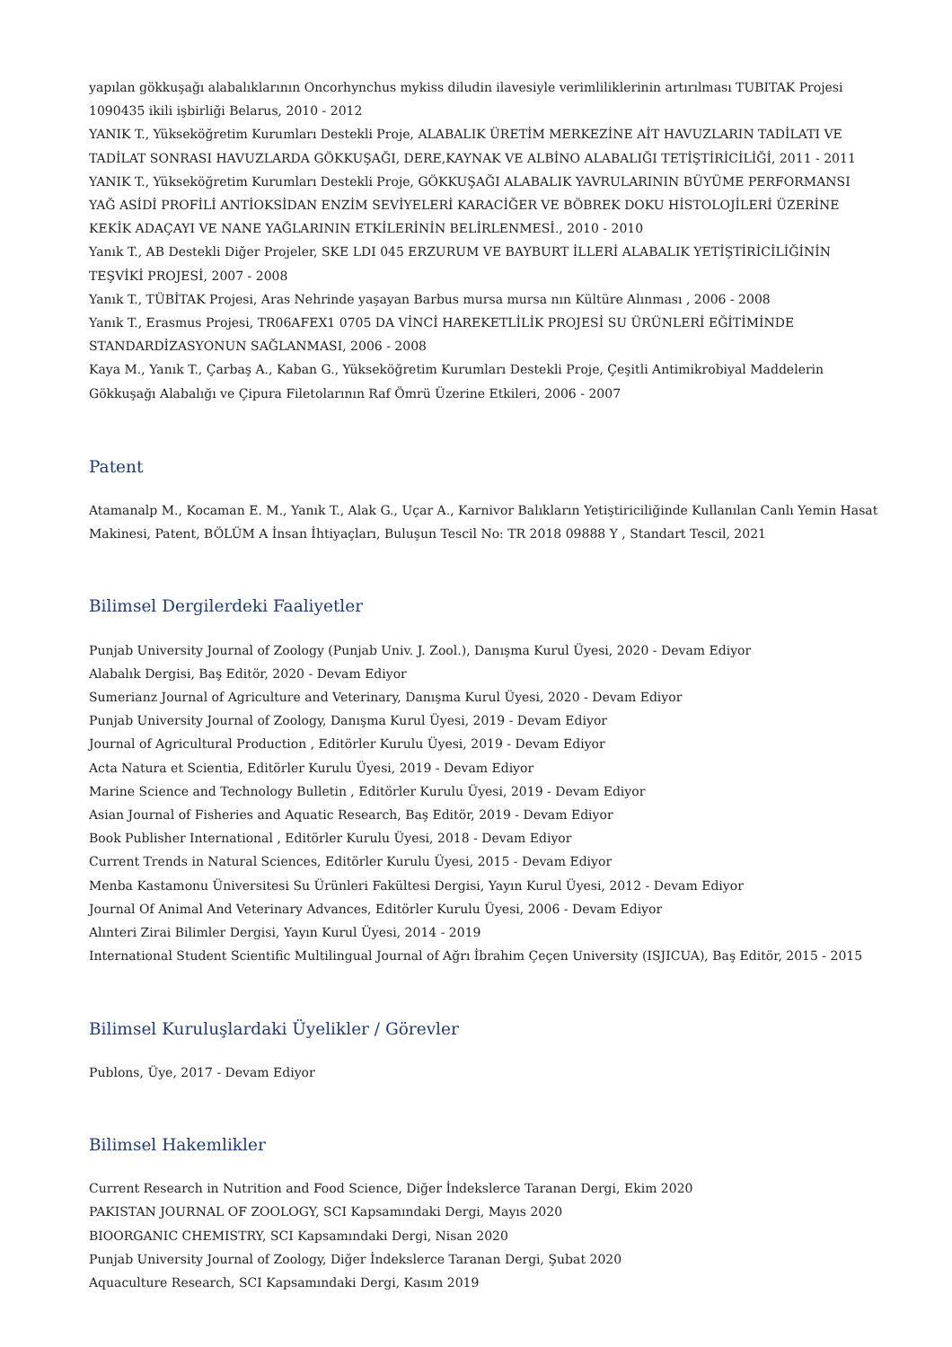yapılan gökkuşağı alabalıklarının Oncorhynchus mykiss diludin ilavesiyle verimliliklerinin artırılması TUBITAK Projesi 1090435 ikili işbirliği Belarus, 2010 - 2012
YANIK T., Yükseköğretim Kurumları Destekli Proje, ALABALIK ÜRETİM MERKEZİNE AİT HAVUZLARIN TADİLATI VE TADİLAT SONRASI HAVUZLARDA GÖKKUŞAĞI, DERE,KAYNAK VE ALBİNO ALABALIĞI TETİŞTİRİCİLİĞİ, 2011 - 2011
YANIK T., Yükseköğretim Kurumları Destekli Proje, GÖKKUŞAĞI ALABALIK YAVRULARININ BÜYÜME PERFORMANSI YAĞ ASİDİ PROFİLİ ANTİOKSİDAN ENZİM SEVİYELERİ KARACİĞER VE BÖBREK DOKU HİSTOLOJİLERİ ÜZERİNE KEKİK ADAÇAYI VE NANE YAĞLARININ ETKİLERİNİN BELİRLENMESİ., 2010 - 2010
Yanık T., AB Destekli Diğer Projeler, SKE LDI 045 ERZURUM VE BAYBURT İLLERİ ALABALIK YETİŞTİRİCİLİĞİNİN TEŞVİKİ PROJESİ, 2007 - 2008
Yanık T., TÜBİTAK Projesi, Aras Nehrinde yaşayan Barbus mursa mursa nın Kültüre Alınması , 2006 - 2008
Yanık T., Erasmus Projesi, TR06AFEX1 0705 DA VİNCİ HAREKETLİLİK PROJESİ SU ÜRÜNLERİ EĞİTİMİNDE STANDARDİZASYONUN SAĞLANMASI, 2006 - 2008
Kaya M., Yanık T., Çarbaş A., Kaban G., Yükseköğretim Kurumları Destekli Proje, Çeşitli Antimikrobiyal Maddelerin Gökkuşağı Alabalığı ve Çipura Filetolarının Raf Ömrü Üzerine Etkileri, 2006 - 2007
Patent
Atamanalp M., Kocaman E. M., Yanık T., Alak G., Uçar A., Karnivor Balıkların Yetiştiriciliğinde Kullanılan Canlı Yemin Hasat Makinesi, Patent, BÖLÜM A İnsan İhtiyaçları, Buluşun Tescil No: TR 2018 09888 Y , Standart Tescil, 2021
Bilimsel Dergilerdeki Faaliyetler
Punjab University Journal of Zoology (Punjab Univ. J. Zool.), Danışma Kurul Üyesi, 2020 - Devam Ediyor
Alabalık Dergisi, Baş Editör, 2020 - Devam Ediyor
Sumerianz Journal of Agriculture and Veterinary, Danışma Kurul Üyesi, 2020 - Devam Ediyor
Punjab University Journal of Zoology, Danışma Kurul Üyesi, 2019 - Devam Ediyor
Journal of Agricultural Production , Editörler Kurulu Üyesi, 2019 - Devam Ediyor
Acta Natura et Scientia, Editörler Kurulu Üyesi, 2019 - Devam Ediyor
Marine Science and Technology Bulletin , Editörler Kurulu Üyesi, 2019 - Devam Ediyor
Asian Journal of Fisheries and Aquatic Research, Baş Editör, 2019 - Devam Ediyor
Book Publisher International , Editörler Kurulu Üyesi, 2018 - Devam Ediyor
Current Trends in Natural Sciences, Editörler Kurulu Üyesi, 2015 - Devam Ediyor
Menba Kastamonu Üniversitesi Su Ürünleri Fakültesi Dergisi, Yayın Kurul Üyesi, 2012 - Devam Ediyor
Journal Of Animal And Veterinary Advances, Editörler Kurulu Üyesi, 2006 - Devam Ediyor
Alınteri Zirai Bilimler Dergisi, Yayın Kurul Üyesi, 2014 - 2019
International Student Scientific Multilingual Journal of Ağrı İbrahim Çeçen University (ISJICUA), Baş Editör, 2015 - 2015
Bilimsel Kuruluşlardaki Üyelikler / Görevler
Publons, Üye, 2017 - Devam Ediyor
Bilimsel Hakemlikler
Current Research in Nutrition and Food Science, Diğer İndekslerce Taranan Dergi, Ekim 2020
PAKISTAN JOURNAL OF ZOOLOGY, SCI Kapsamındaki Dergi, Mayıs 2020
BIOORGANIC CHEMISTRY, SCI Kapsamındaki Dergi, Nisan 2020
Punjab University Journal of Zoology, Diğer İndekslerce Taranan Dergi, Şubat 2020
Aquaculture Research, SCI Kapsamındaki Dergi, Kasım 2019